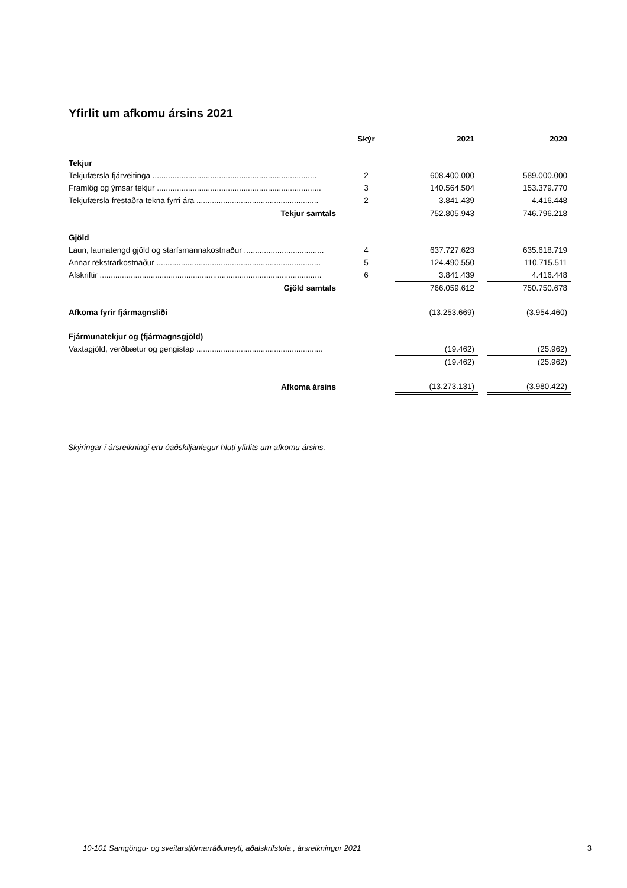Yfirlit um afkomu ársins 2021
| | Skýr | 2021 | | 2020 |
| --- | --- | --- | --- | --- |
| Tekjur | | | | |
| Tekjufærsla fjárveitinga .......................................................................... | 2 | 608.400.000 | | 589.000.000 |
| Framlög og ýmsar tekjur .......................................................................... | 3 | 140.564.504 | | 153.379.770 |
| Tekjufærsla frestaðra tekna fyrri ára ....................................................... | 2 | 3.841.439 | | 4.416.448 |
| Tekjur samtals | | 752.805.943 | | 746.796.218 |
| Gjöld | | | | |
| Laun, launatengd gjöld og starfsmannakostnaður .................................... | 4 | 637.727.623 | | 635.618.719 |
| Annar rekstrarkostnaður .......................................................................... | 5 | 124.490.550 | | 110.715.511 |
| Afskriftir .................................................................................................... | 6 | 3.841.439 | | 4.416.448 |
| Gjöld samtals | | 766.059.612 | | 750.750.678 |
| Afkoma fyrir fjármagnsliði | | (13.253.669) | | (3.954.460) |
| Fjármunatekjur og (fjármagnsgjöld) | | | | |
| Vaxtagjöld, verðbætur og gengistap ......................................................... | | (19.462) | | (25.962) |
| | | (19.462) | | (25.962) |
| Afkoma ársins | | (13.273.131) | | (3.980.422) |
Skýringar í ársreikningi eru óaðskiljanlegur hluti yfirlits um afkomu ársins.
10-101 Samgöngu- og sveitarstjórnarráðuneyti, aðalskrifstofa , ársreikningur 2021 3